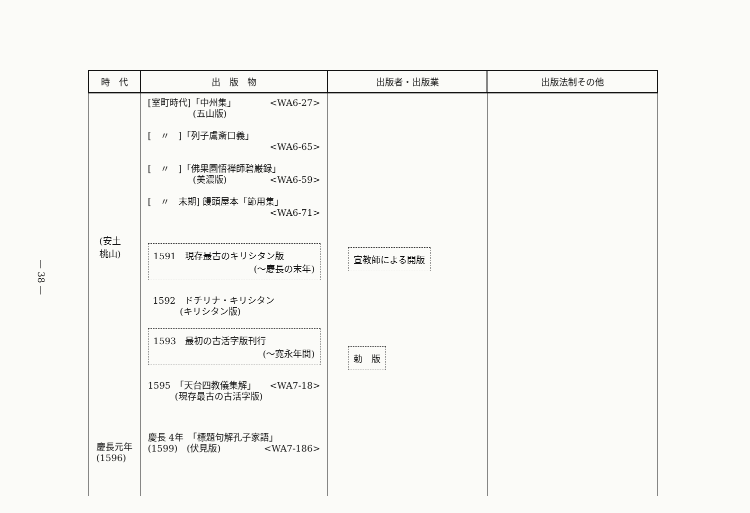— 38 —
| 時 代 | 出 版 物 | 出版者・出版業 | 出版法制その他 |
| --- | --- | --- | --- |
| (安土 桃山) 慶長元年 (1596) | [室町時代]「中州集」 <WA6-27> (五山版) [ 〃 ]「列子鬳斎口義」 <WA6-65> [ 〃 ]「佛果圜悟禅師碧巌録」 (美濃版) <WA6-59> [ 〃 末期] 饅頭屋本「節用集」 <WA6-71> 1591 現存最古のキリシタン版 (～慶長の末年) 1592 ドチリナ・キリシタン (キリシタン版) 1593 最初の古活字版刊行 (～寛永年間) 1595 「天台四教儀集解」 <WA7-18> (現存最古の古活字版) 慶長 4年 「標題句解孔子家語」 (1599) (伏見版) <WA7-186> | 宣教師による開版 勅 版 | |